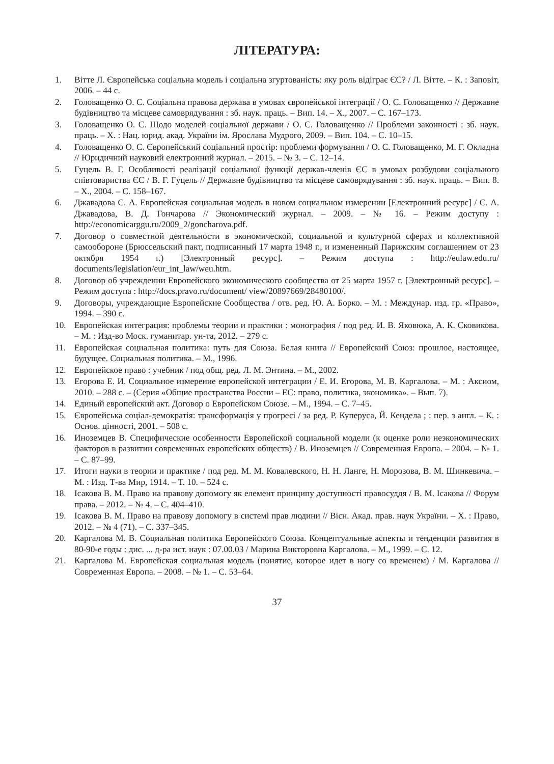ЛІТЕРАТУРА:
1. Вітте Л. Європейська соціальна модель і соціальна згуртованість: яку роль відіграє ЄС? / Л. Вітте. – К. : Заповіт, 2006. – 44 с.
2. Головащенко О. С. Соціальна правова держава в умовах європейської інтеграції / О. С. Головащенко // Державне будівництво та місцеве самоврядування : зб. наук. праць. – Вип. 14. – Х., 2007. – С. 167–173.
3. Головащенко О. С. Щодо моделей соціальної держави / О. С. Головащенко // Проблеми законності : зб. наук. праць. – Х. : Нац. юрид. акад. України ім. Ярослава Мудрого, 2009. – Вип. 104. – С. 10–15.
4. Головащенко О. С. Європейський соціальний простір: проблеми формування / О. С. Головащенко, М. Г. Окладна // Юридичний науковий електронний журнал. – 2015. – № 3. – С. 12–14.
5. Гуцель В. Г. Особливості реалізації соціальної функції держав-членів ЄС в умовах розбудови соціального співтовариства ЄС / В. Г. Гуцель // Державне будівництво та місцеве самоврядування : зб. наук. праць. – Вип. 8. – Х., 2004. – С. 158–167.
6. Джавадова С. А. Европейская социальная модель в новом социальном измерении [Електронний ресурс] / С. А. Джавадова, В. Д. Гончарова // Экономический журнал. – 2009. – № 16. – Режим доступу : http://economicarggu.ru/2009_2/goncharova.pdf.
7. Договор о совместной деятельности в экономической, социальной и культурной сферах и коллективной самообороне (Брюссельский пакт, подписанный 17 марта 1948 г., и измененный Парижским соглашением от 23 октября 1954 г.) [Электронный ресурс]. – Режим доступа : http://eulaw.edu.ru/ documents/legislation/eur_int_law/weu.htm.
8. Договор об учреждении Европейского экономического сообщества от 25 марта 1957 г. [Электронный ресурс]. – Режим доступа : http://docs.pravo.ru/document/ view/20897669/28480100/.
9. Договоры, учреждающие Европейские Сообщества / отв. ред. Ю. А. Борко. – М. : Междунар. изд. гр. «Право», 1994. – 390 с.
10. Европейская интеграция: проблемы теории и практики : монография / под ред. И. В. Яковюка, А. К. Сковикова. – М. : Изд-во Моск. гуманитар. ун-та, 2012. – 279 с.
11. Европейская социальная политика: путь для Союза. Белая книга // Европейский Союз: прошлое, настоящее, будущее. Социальная политика. – М., 1996.
12. Европейское право : учебник / под общ. ред. Л. М. Энтина. – М., 2002.
13. Егорова Е. И. Социальное измерение европейской интеграции / Е. И. Егорова, М. В. Каргалова. – М. : Аксиом, 2010. – 288 с. – (Серия «Общие пространства России – ЕС: право, политика, экономика». – Вып. 7).
14. Единый европейский акт. Договор о Европейском Союзе. – М., 1994. – С. 7–45.
15. Європейська соціал-демократія: трансформація у прогресі / за ред. Р. Куперуса, Й. Кендела ; : пер. з англ. – К. : Основ. цінності, 2001. – 508 с.
16. Иноземцев В. Специфические особенности Европейской социальной модели (к оценке роли неэкономических факторов в развитии современных европейских обществ) / В. Иноземцев // Современная Европа. – 2004. – № 1. – С. 87–99.
17. Итоги науки в теории и практике / под ред. М. М. Ковалевского, Н. Н. Ланге, Н. Морозова, В. М. Шинкевича. – М. : Изд. Т-ва Мир, 1914. – Т. 10. – 524 с.
18. Ісакова В. М. Право на правову допомогу як елемент принципу доступності правосуддя / В. М. Ісакова // Форум права. – 2012. – № 4. – С. 404–410.
19. Ісакова В. М. Право на правову допомогу в системі прав людини // Вісн. Акад. прав. наук України. – Х. : Право, 2012. – № 4 (71). – С. 337–345.
20. Каргалова М. В. Социальная политика Европейского Союза. Концептуальные аспекты и тенденции развития в 80-90-е годы : дис. ... д-ра ист. наук : 07.00.03 / Марина Викторовна Каргалова. – М., 1999. – С. 12.
21. Каргалова М. Европейская социальная модель (понятие, которое идет в ногу со временем) / М. Каргалова // Современная Европа. – 2008. – № 1. – С. 53–64.
37